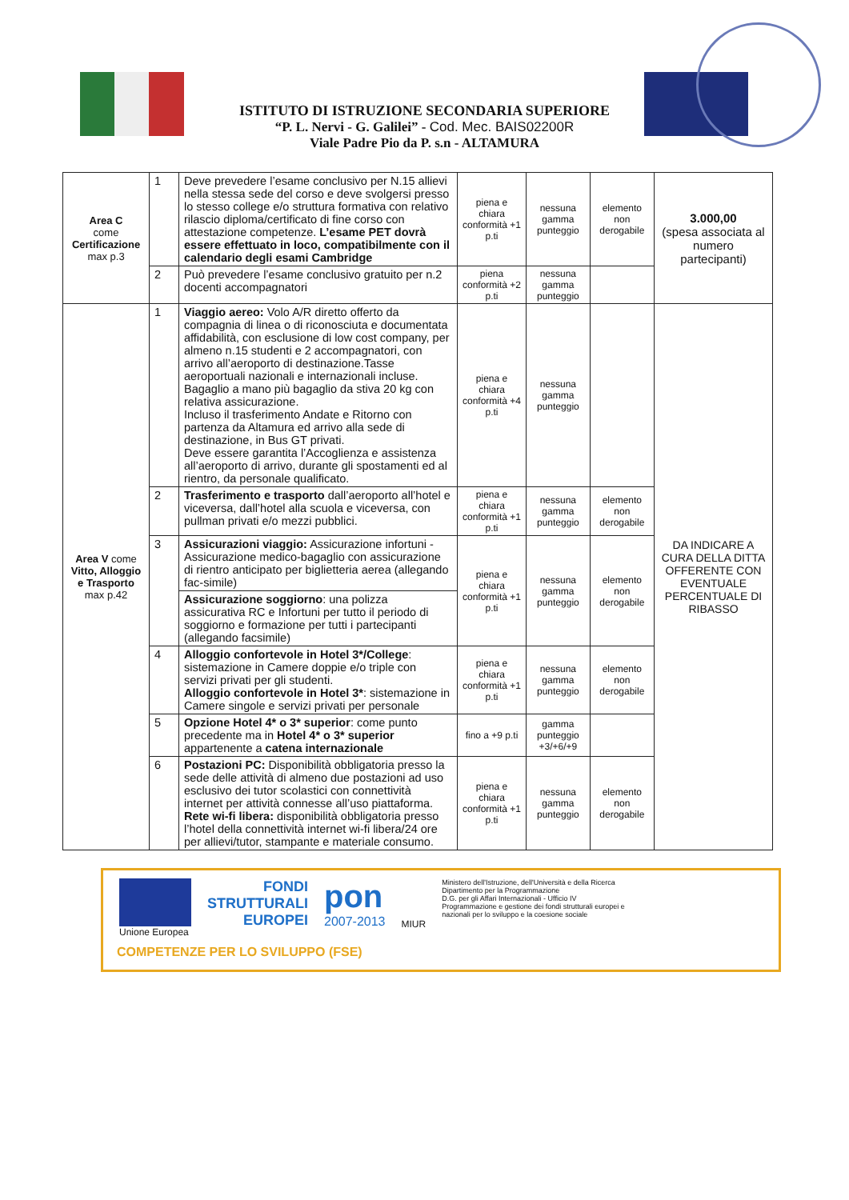ISTITUTO DI ISTRUZIONE SECONDARIA SUPERIORE
“P. L. Nervi - G. Galilei” - Cod. Mec. BAIS02200R
Viale Padre Pio da P. s.n - ALTAMURA
| Area C come Certificazione max p.3 | 1 | Deve prevedere l’esame conclusivo per N.15 allievi nella stessa sede del corso e deve svolgersi presso lo stesso college e/o struttura formativa con relativo rilascio diploma/certificato di fine corso con attestazione competenze. L’esame PET dovrà essere effettuato in loco, compatibilmente con il calendario degli esami Cambridge | piena e chiara conformità +1 p.ti | nessuna gamma punteggio | elemento non derogabile | 3.000,00 (spesa associata al numero partecipanti) |
| | 2 | Può prevedere l’esame conclusivo gratuito per n.2 docenti accompagnatori | piena conformità +2 p.ti | nessuna gamma punteggio | | |
| Area V come Vitto, Alloggio e Trasporto max p.42 | 1 | Viaggio aereo: Volo A/R diretto offerto da compagnia di linea o di riconosciuta e documentata affidabilità, con esclusione di low cost company, per almeno n.15 studenti e 2 accompagnatori, con arrivo all’aeroporto di destinazione.Tasse aeroportuali nazionali e internazionali incluse. Bagaglio a mano più bagaglio da stiva 20 kg con relativa assicurazione. Incluso il trasferimento Andate e Ritorno con partenza da Altamura ed arrivo alla sede di destinazione, in Bus GT privati. Deve essere garantita l’Accoglienza e assistenza all’aeroporto di arrivo, durante gli spostamenti ed al rientro, da personale qualificato. | piena e chiara conformità +4 p.ti | nessuna gamma punteggio | | DA INDICARE A CURA DELLA DITTA OFFERENTE CON EVENTUALE PERCENTUALE DI RIBASSO |
| | 2 | Trasferimento e trasporto dall’aeroporto all’hotel e viceversa, dall’hotel alla scuola e viceversa, con pullman privati e/o mezzi pubblici. | piena e chiara conformità +1 p.ti | nessuna gamma punteggio | elemento non derogabile | |
| | 3 | Assicurazioni viaggio: Assicurazione infortuni - Assicurazione medico-bagaglio con assicurazione di rientro anticipato per biglietteria aerea (allegando fac-simile) | piena e chiara conformità +1 p.ti | nessuna gamma punteggio | elemento non derogabile | |
| | | Assicurazione soggiorno : una polizza assicurativa RC e Infortuni per tutto il periodo di soggiorno e formazione per tutti i partecipanti (allegando facsimile) | | | | |
| | 4 | Alloggio confortevole in Hotel 3*/College : sistemazione in Camere doppie e/o triple con servizi privati per gli studenti. Alloggio confortevole in Hotel 3* : sistemazione in Camere singole e servizi privati per personale | piena e chiara conformità +1 p.ti | nessuna gamma punteggio | elemento non derogabile | |
| | 5 | Opzione Hotel 4* o 3* superior : come punto precedente ma in Hotel 4* o 3* superior appartenente a catena internazionale | fino a +9 p.ti | gamma punteggio +3/+6/+9 | | |
| | 6 | Postazioni PC: Disponibilità obbligatoria presso la sede delle attività di almeno due postazioni ad uso esclusivo dei tutor scolastici con connettività internet per attività connesse all’uso piattaforma. Rete wi-fi libera: disponibilità obbligatoria presso l’hotel della connettività internet wi-fi libera/24 ore per allievi/tutor, stampante e materiale consumo. | piena e chiara conformità +1 p.ti | nessuna gamma punteggio | elemento non derogabile | |
Unione Europea
FONDI
STRUTTURALI
EUROPEI
pon
2007-2013
MIUR
Ministero dell'Istruzione, dell'Università e della Ricerca
Dipartimento per la Programmazione
D.G. per gli Affari Internazionali - Ufficio IV
Programmazione e gestione dei fondi strutturali europei e nazionali per lo sviluppo e la coesione sociale
COMPETENZE PER LO SVILUPPO (FSE)